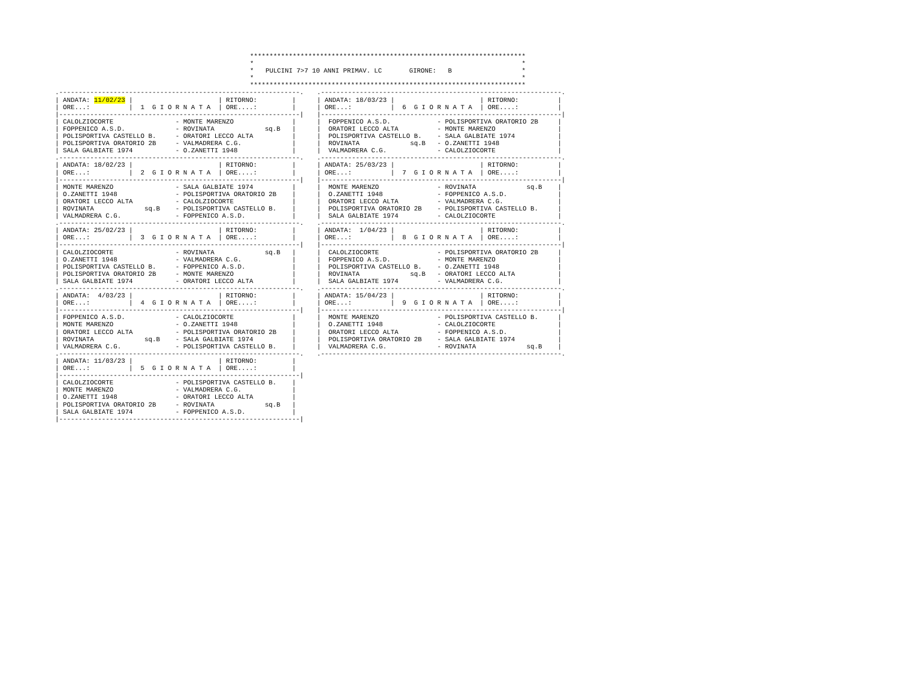***********************************************************************
*                                                                     *
*   PULCINI 7>7 10 ANNI PRIMAV. LC       GIRONE:   B                  *
*                                                                     *
***********************************************************************
.--------------------------------------------------------------.
| ANDATA: 11/02/23 |                      | RITORNO:         |
| ORE...:          |  1  G I O R N A T A  | ORE....:         |
|--------------------------------------------------------------|
| CALOLZIOCORTE                - MONTE MARENZO               |
| FOPPENICO A.S.D.             - ROVINATA             sq.B   |
| POLISPORTIVA CASTELLO B.     - ORATORI LECCO ALTA          |
| POLISPORTIVA ORATORIO 2B     - VALMADRERA C.G.             |
| SALA GALBIATE 1974           - O.ZANETTI 1948              |
.--------------------------------------------------------------.
| ANDATA: 18/02/23 |                      | RITORNO:         |
| ORE...:          |  2  G I O R N A T A  | ORE....:         |
|--------------------------------------------------------------|
| MONTE MARENZO                - SALA GALBIATE 1974          |
| O.ZANETTI 1948               - POLISPORTIVA ORATORIO 2B    |
| ORATORI LECCO ALTA           - CALOLZIOCORTE               |
| ROVINATA             sq.B    - POLISPORTIVA CASTELLO B.    |
| VALMADRERA C.G.              - FOPPENICO A.S.D.            |
.--------------------------------------------------------------.
| ANDATA: 25/02/23 |                      | RITORNO:         |
| ORE...:          |  3  G I O R N A T A  | ORE....:         |
|--------------------------------------------------------------|
| CALOLZIOCORTE                - ROVINATA             sq.B   |
| O.ZANETTI 1948               - VALMADRERA C.G.             |
| POLISPORTIVA CASTELLO B.     - FOPPENICO A.S.D.            |
| POLISPORTIVA ORATORIO 2B     - MONTE MARENZO               |
| SALA GALBIATE 1974           - ORATORI LECCO ALTA          |
.--------------------------------------------------------------.
| ANDATA:  4/03/23 |                      | RITORNO:         |
| ORE...:          |  4  G I O R N A T A  | ORE....:         |
|--------------------------------------------------------------|
| FOPPENICO A.S.D.             - CALOLZIOCORTE               |
| MONTE MARENZO                - O.ZANETTI 1948              |
| ORATORI LECCO ALTA           - POLISPORTIVA ORATORIO 2B    |
| ROVINATA             sq.B    - SALA GALBIATE 1974          |
| VALMADRERA C.G.              - POLISPORTIVA CASTELLO B.    |
.--------------------------------------------------------------.
| ANDATA: 11/03/23 |                      | RITORNO:         |
| ORE...:          |  5  G I O R N A T A  | ORE....:         |
|--------------------------------------------------------------|
| CALOLZIOCORTE                - POLISPORTIVA CASTELLO B.    |
| MONTE MARENZO                - VALMADRERA C.G.             |
| O.ZANETTI 1948               - ORATORI LECCO ALTA          |
| POLISPORTIVA ORATORIO 2B     - ROVINATA             sq.B   |
| SALA GALBIATE 1974           - FOPPENICO A.S.D.            |
|--------------------------------------------------------------|
.--------------------------------------------------------------.
| ANDATA: 18/03/23 |                      | RITORNO:          |
| ORE...:          |  6  G I O R N A T A  | ORE....:          |
|--------------------------------------------------------------|
|  FOPPENICO A.S.D.            - POLISPORTIVA ORATORIO 2B     |
|  ORATORI LECCO ALTA          - MONTE MARENZO                |
|  POLISPORTIVA CASTELLO B.    - SALA GALBIATE 1974           |
|  ROVINATA             sq.B   - O.ZANETTI 1948               |
|  VALMADRERA C.G.             - CALOLZIOCORTE                |
.--------------------------------------------------------------.
| ANDATA: 25/03/23 |                      | RITORNO:          |
| ORE...:          |  7  G I O R N A T A  | ORE....:          |
|--------------------------------------------------------------|
|  MONTE MARENZO               - ROVINATA             sq.B    |
|  O.ZANETTI 1948              - FOPPENICO A.S.D.             |
|  ORATORI LECCO ALTA          - VALMADRERA C.G.              |
|  POLISPORTIVA ORATORIO 2B    - POLISPORTIVA CASTELLO B.     |
|  SALA GALBIATE 1974          - CALOLZIOCORTE                |
.--------------------------------------------------------------.
| ANDATA:  1/04/23 |                      | RITORNO:          |
| ORE...:          |  8  G I O R N A T A  | ORE....:          |
|--------------------------------------------------------------|
|  CALOLZIOCORTE               - POLISPORTIVA ORATORIO 2B     |
|  FOPPENICO A.S.D.            - MONTE MARENZO                |
|  POLISPORTIVA CASTELLO B.    - O.ZANETTI 1948               |
|  ROVINATA             sq.B   - ORATORI LECCO ALTA           |
|  SALA GALBIATE 1974          - VALMADRERA C.G.              |
.--------------------------------------------------------------.
| ANDATA: 15/04/23 |                      | RITORNO:          |
| ORE...:          |  9  G I O R N A T A  | ORE....:          |
|--------------------------------------------------------------|
|  MONTE MARENZO               - POLISPORTIVA CASTELLO B.     |
|  O.ZANETTI 1948              - CALOLZIOCORTE                |
|  ORATORI LECCO ALTA          - FOPPENICO A.S.D.             |
|  POLISPORTIVA ORATORIO 2B    - SALA GALBIATE 1974           |
|  VALMADRERA C.G.             - ROVINATA             sq.B    |
.--------------------------------------------------------------.